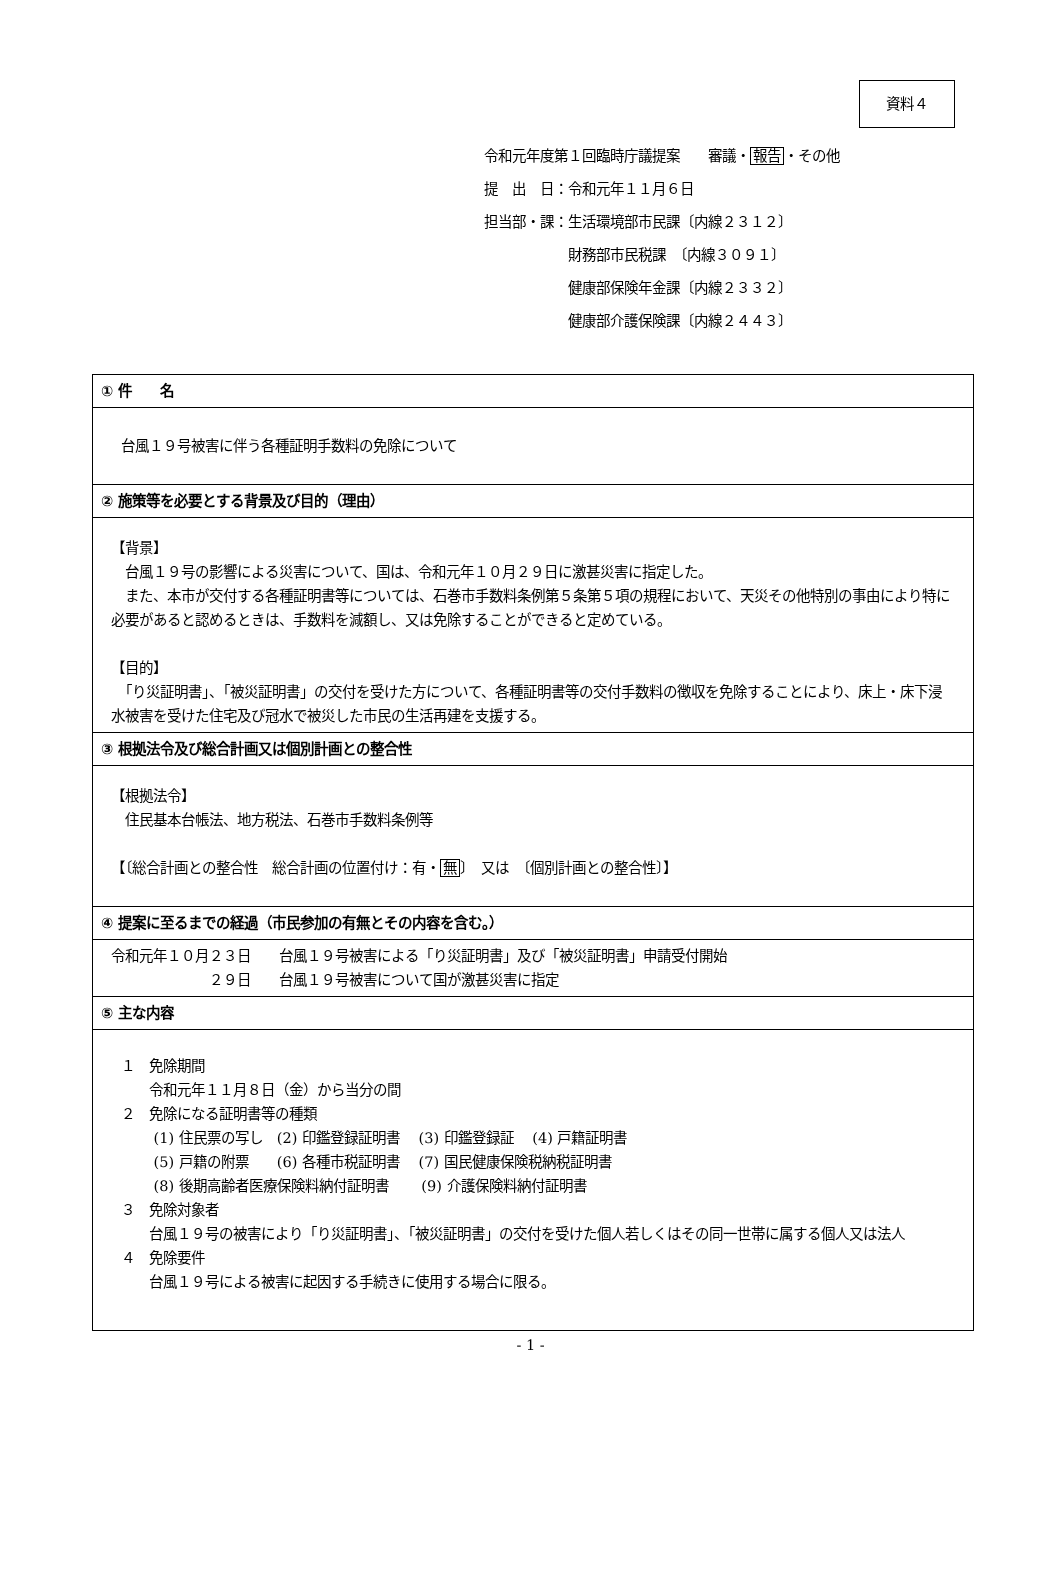資料４
令和元年度第１回臨時庁議提案　　審議・報告・その他
提　出　日：令和元年１１月６日
担当部・課：生活環境部市民課〔内線２３１２〕
　　　　　　財務部市民税課　〔内線３０９１〕
　　　　　　健康部保険年金課〔内線２３３２〕
　　　　　　健康部介護保険課〔内線２４４３〕
| ① 件 名 |
| 台風１９号被害に伴う各種証明手数料の免除について |
| ② 施策等を必要とする背景及び目的（理由） |
| 【背景】 台風１９号の影響による災害について、国は、令和元年１０月２９日に激甚災害に指定した。 また、本市が交付する各種証明書等については、石巻市手数料条例第５条第５項の規程において、天災その他特別の事由により特に必要があると認めるときは、手数料を減額し、又は免除することができると定めている。 【目的】 「り災証明書」、「被災証明書」の交付を受けた方について、各種証明書等の交付手数料の徴収を免除することにより、床上・床下浸水被害を受けた住宅及び冠水で被災した市民の生活再建を支援する。 |
| ③ 根拠法令及び総合計画又は個別計画との整合性 |
| 【根拠法令】 住民基本台帳法、地方税法、石巻市手数料条例等 【〔総合計画との整合性 総合計画の位置付け：有・ 無 〕 又は 〔個別計画との整合性〕】 |
| ④ 提案に至るまでの経過（市民参加の有無とその内容を含む。） |
| 令和元年１０月２３日 台風１９号被害による「り災証明書」及び「被災証明書」申請受付開始 ２９日 台風１９号被害について国が激甚災害に指定 |
| ⑤ 主な内容 |
| １ 免除期間 令和元年１１月８日（金）から当分の間 ２ 免除になる証明書等の種類 (1) 住民票の写し (2) 印鑑登録証明書 (3) 印鑑登録証 (4) 戸籍証明書 (5) 戸籍の附票 (6) 各種市税証明書 (7) 国民健康保険税納税証明書 (8) 後期高齢者医療保険料納付証明書 (9) 介護保険料納付証明書 ３ 免除対象者 台風１９号の被害により「り災証明書」、「被災証明書」の交付を受けた個人若しくはその同一世帯に属する個人又は法人 ４ 免除要件 台風１９号による被害に起因する手続きに使用する場合に限る。 |
- 1 -